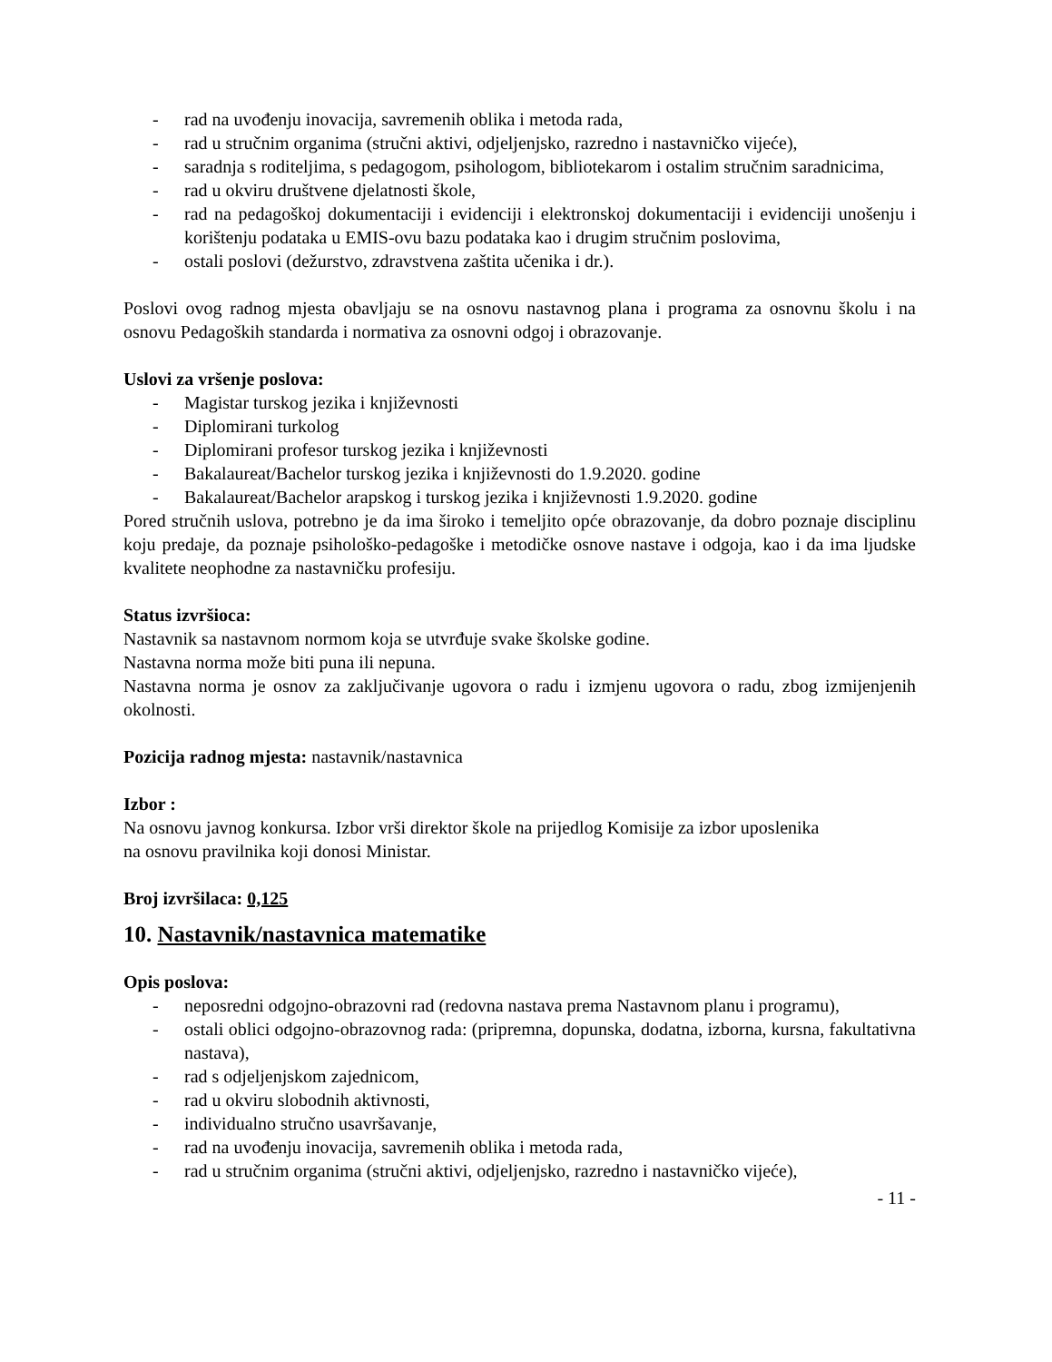- rad na uvođenju inovacija, savremenih oblika i metoda rada,
- rad u stručnim organima (stručni aktivi, odjeljenjsko, razredno i nastavničko vijeće),
- saradnja s roditeljima, s pedagogom, psihologom, bibliotekarom i ostalim stručnim saradnicima,
- rad u okviru društvene djelatnosti škole,
- rad na pedagoškoj dokumentaciji i evidenciji i elektronskoj dokumentaciji i evidenciji unošenju i korištenju podataka u EMIS-ovu bazu podataka kao i drugim stručnim poslovima,
- ostali poslovi (dežurstvo, zdravstvena zaštita učenika i dr.).
Poslovi ovog radnog mjesta obavljaju se na osnovu nastavnog plana i programa za osnovnu školu i na osnovu Pedagoških standarda i normativa za osnovni odgoj i obrazovanje.
Uslovi za vršenje poslova:
- Magistar turskog jezika i književnosti
- Diplomirani turkolog
- Diplomirani profesor turskog jezika i književnosti
- Bakalaureat/Bachelor turskog jezika i književnosti do 1.9.2020. godine
- Bakalaureat/Bachelor arapskog i turskog jezika i književnosti 1.9.2020. godine
Pored stručnih uslova, potrebno je da ima široko i temeljito opće obrazovanje, da dobro poznaje disciplinu koju predaje, da poznaje psihološko-pedagoške i metodičke osnove nastave i odgoja, kao i da ima ljudske kvalitete neophodne za nastavničku profesiju.
Status izvršioca:
Nastavnik sa nastavnom normom koja se utvrđuje svake školske godine.
Nastavna norma može biti puna ili nepuna.
Nastavna norma je osnov za zaključivanje ugovora o radu i izmjenu ugovora o radu, zbog izmijenjenih okolnosti.
Pozicija radnog mjesta: nastavnik/nastavnica
Izbor :
Na osnovu javnog konkursa. Izbor vrši direktor škole na prijedlog Komisije za izbor uposlenika
na osnovu pravilnika koji donosi Ministar.
Broj izvršilaca: 0,125
10. Nastavnik/nastavnica matematike
Opis poslova:
- neposredni odgojno-obrazovni rad (redovna nastava prema Nastavnom planu i programu),
- ostali oblici odgojno-obrazovnog rada: (pripremna, dopunska, dodatna, izborna, kursna, fakultativna nastava),
- rad s odjeljenjskom zajednicom,
- rad u okviru slobodnih aktivnosti,
- individualno stručno usavršavanje,
- rad na uvođenju inovacija, savremenih oblika i metoda rada,
- rad u stručnim organima (stručni aktivi, odjeljenjsko, razredno i nastavničko vijeće),
- 11 -